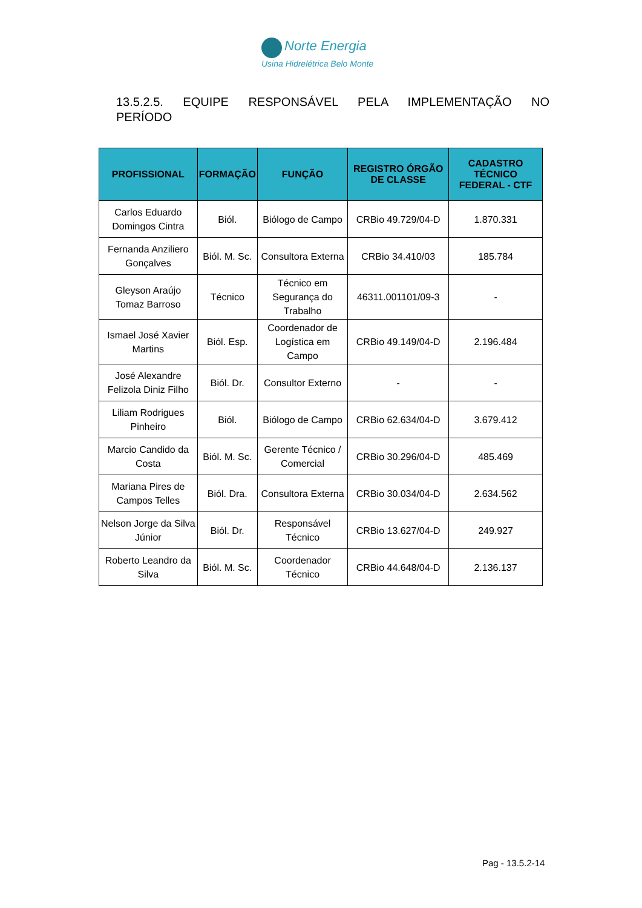Norte Energia
Usina Hidrelétrica Belo Monte
13.5.2.5. EQUIPE RESPONSÁVEL PELA IMPLEMENTAÇÃO NO
PERÍODO
| PROFISSIONAL | FORMAÇÃO | FUNÇÃO | REGISTRO ÓRGÃO DE CLASSE | CADASTRO TÉCNICO FEDERAL - CTF |
| --- | --- | --- | --- | --- |
| Carlos Eduardo Domingos Cintra | Biól. | Biólogo de Campo | CRBio 49.729/04-D | 1.870.331 |
| Fernanda Anziliero Gonçalves | Biól. M. Sc. | Consultora Externa | CRBio 34.410/03 | 185.784 |
| Gleyson Araújo Tomaz Barroso | Técnico | Técnico em Segurança do Trabalho | 46311.001101/09-3 | - |
| Ismael José Xavier Martins | Biól. Esp. | Coordenador de Logística em Campo | CRBio 49.149/04-D | 2.196.484 |
| José Alexandre Felizola Diniz Filho | Biól. Dr. | Consultor Externo | - | - |
| Liliam Rodrigues Pinheiro | Biól. | Biólogo de Campo | CRBio 62.634/04-D | 3.679.412 |
| Marcio Candido da Costa | Biól. M. Sc. | Gerente Técnico / Comercial | CRBio 30.296/04-D | 485.469 |
| Mariana Pires de Campos Telles | Biól. Dra. | Consultora Externa | CRBio 30.034/04-D | 2.634.562 |
| Nelson Jorge da Silva Júnior | Biól. Dr. | Responsável Técnico | CRBio 13.627/04-D | 249.927 |
| Roberto Leandro da Silva | Biól. M. Sc. | Coordenador Técnico | CRBio 44.648/04-D | 2.136.137 |
Pag - 13.5.2-14